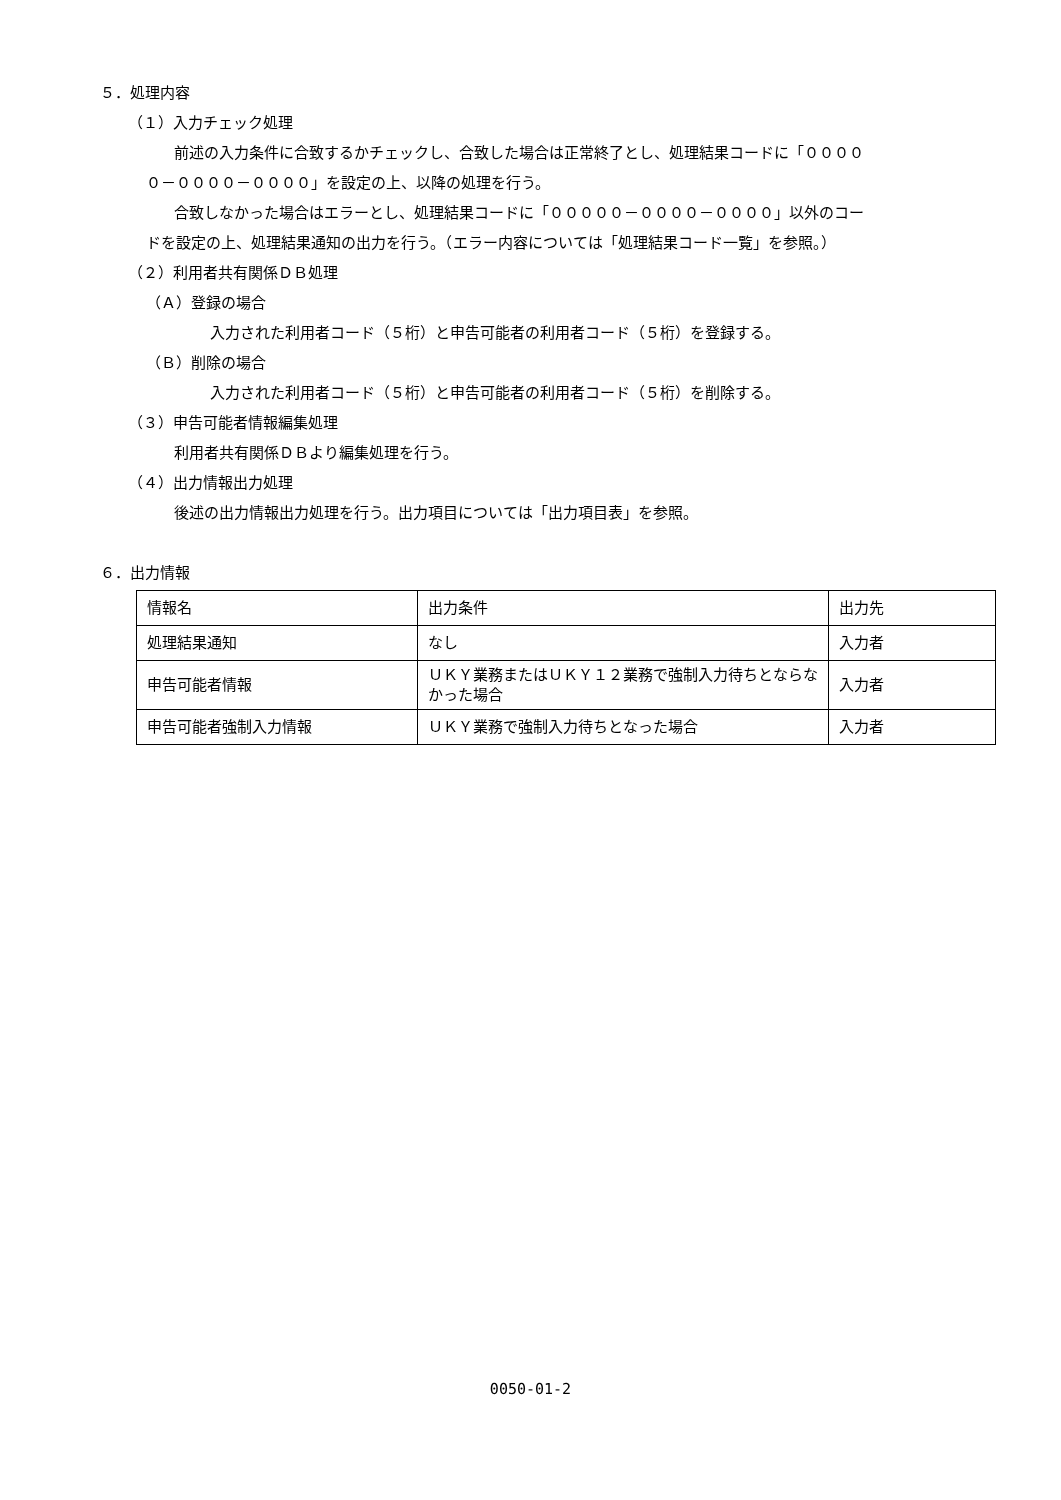５．処理内容
（１）入力チェック処理
前述の入力条件に合致するかチェックし、合致した場合は正常終了とし、処理結果コードに「００００
０－００００－００００」を設定の上、以降の処理を行う。
合致しなかった場合はエラーとし、処理結果コードに「０００００－００００－００００」以外のコー
ドを設定の上、処理結果通知の出力を行う。（エラー内容については「処理結果コード一覧」を参照。）
（２）利用者共有関係ＤＢ処理
（Ａ）登録の場合
入力された利用者コード（５桁）と申告可能者の利用者コード（５桁）を登録する。
（Ｂ）削除の場合
入力された利用者コード（５桁）と申告可能者の利用者コード（５桁）を削除する。
（３）申告可能者情報編集処理
利用者共有関係ＤＢより編集処理を行う。
（４）出力情報出力処理
後述の出力情報出力処理を行う。出力項目については「出力項目表」を参照。
６．出力情報
| 情報名 | 出力条件 | 出力先 |
| 処理結果通知 | なし | 入力者 |
| 申告可能者情報 | ＵＫＹ業務またはＵＫＹ１２業務で強制入力待ちとならなかった場合 | 入力者 |
| 申告可能者強制入力情報 | ＵＫＹ業務で強制入力待ちとなった場合 | 入力者 |
0050-01-2